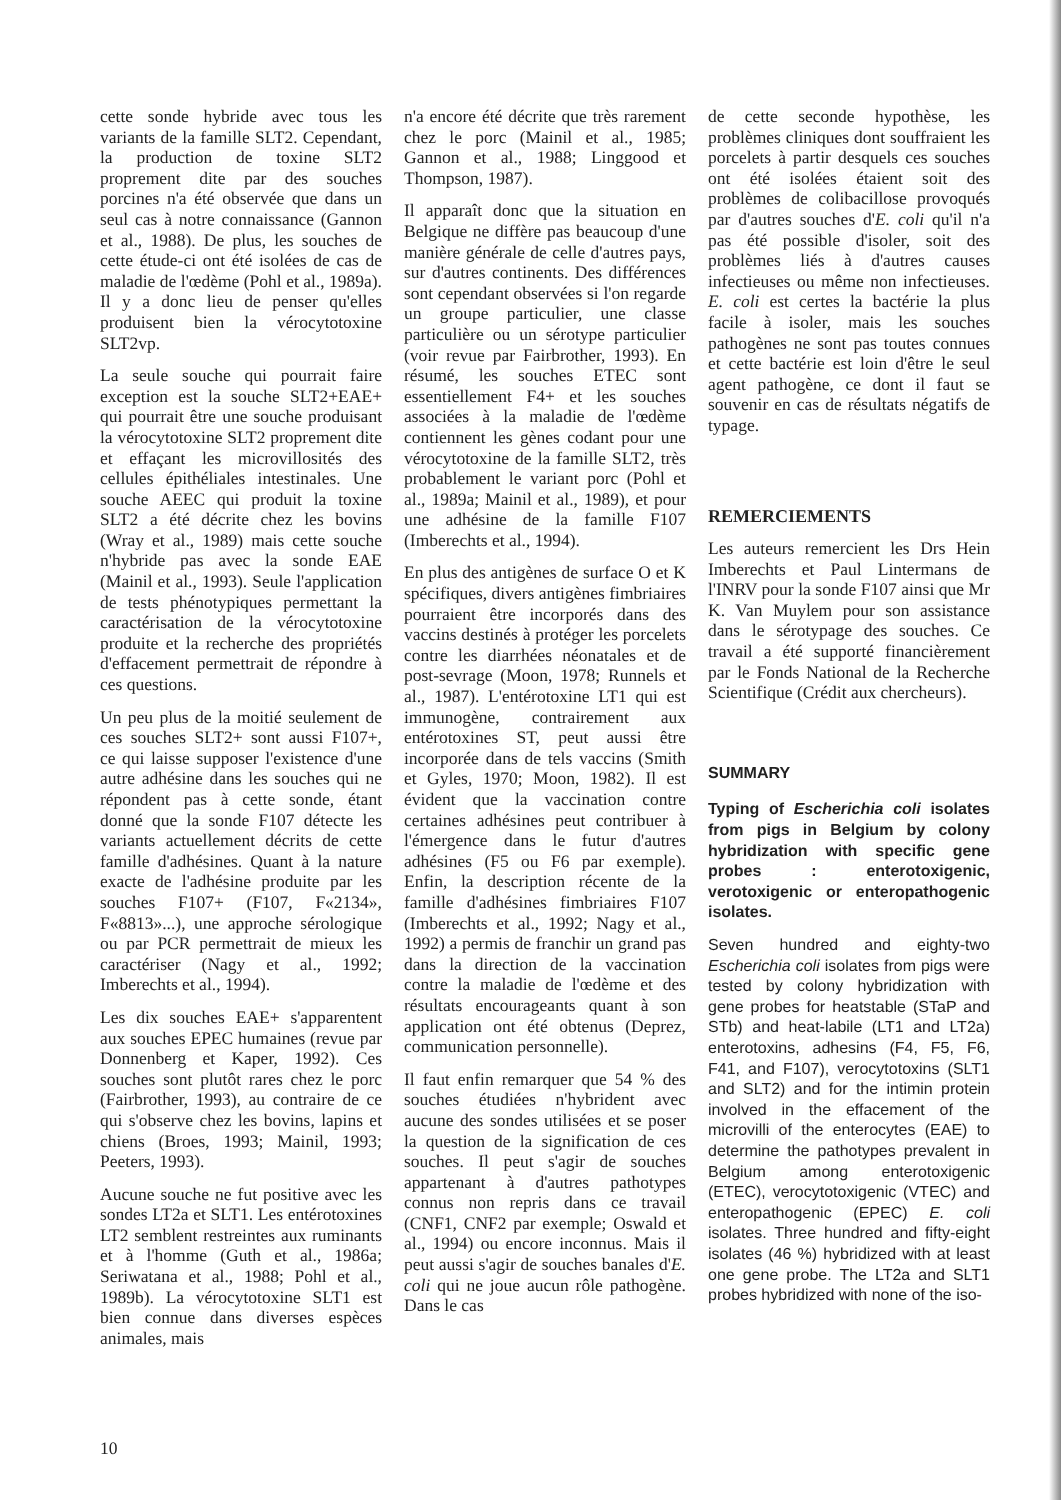cette sonde hybride avec tous les variants de la famille SLT2. Cependant, la production de toxine SLT2 proprement dite par des souches porcines n'a été observée que dans un seul cas à notre connaissance (Gannon et al., 1988). De plus, les souches de cette étude-ci ont été isolées de cas de maladie de l'œdème (Pohl et al., 1989a). Il y a donc lieu de penser qu'elles produisent bien la vérocytotoxine SLT2vp.
La seule souche qui pourrait faire exception est la souche SLT2+EAE+ qui pourrait être une souche produisant la vérocytotoxine SLT2 proprement dite et effaçant les microvillosités des cellules épithéliales intestinales. Une souche AEEC qui produit la toxine SLT2 a été décrite chez les bovins (Wray et al., 1989) mais cette souche n'hybride pas avec la sonde EAE (Mainil et al., 1993). Seule l'application de tests phénotypiques permettant la caractérisation de la vérocytotoxine produite et la recherche des propriétés d'effacement permettrait de répondre à ces questions.
Un peu plus de la moitié seulement de ces souches SLT2+ sont aussi F107+, ce qui laisse supposer l'existence d'une autre adhésine dans les souches qui ne répondent pas à cette sonde, étant donné que la sonde F107 détecte les variants actuellement décrits de cette famille d'adhésines. Quant à la nature exacte de l'adhésine produite par les souches F107+ (F107, F«2134», F«8813»...), une approche sérologique ou par PCR permettrait de mieux les caractériser (Nagy et al., 1992; Imberechts et al., 1994).
Les dix souches EAE+ s'apparentent aux souches EPEC humaines (revue par Donnenberg et Kaper, 1992). Ces souches sont plutôt rares chez le porc (Fairbrother, 1993), au contraire de ce qui s'observe chez les bovins, lapins et chiens (Broes, 1993; Mainil, 1993; Peeters, 1993).
Aucune souche ne fut positive avec les sondes LT2a et SLT1. Les entérotoxines LT2 semblent restreintes aux ruminants et à l'homme (Guth et al., 1986a; Seriwatana et al., 1988; Pohl et al., 1989b). La vérocytotoxine SLT1 est bien connue dans diverses espèces animales, mais
n'a encore été décrite que très rarement chez le porc (Mainil et al., 1985; Gannon et al., 1988; Linggood et Thompson, 1987).
Il apparaît donc que la situation en Belgique ne diffère pas beaucoup d'une manière générale de celle d'autres pays, sur d'autres continents. Des différences sont cependant observées si l'on regarde un groupe particulier, une classe particulière ou un sérotype particulier (voir revue par Fairbrother, 1993). En résumé, les souches ETEC sont essentiellement F4+ et les souches associées à la maladie de l'œdème contiennent les gènes codant pour une vérocytotoxine de la famille SLT2, très probablement le variant porc (Pohl et al., 1989a; Mainil et al., 1989), et pour une adhésine de la famille F107 (Imberechts et al., 1994).
En plus des antigènes de surface O et K spécifiques, divers antigènes fimbriaires pourraient être incorporés dans des vaccins destinés à protéger les porcelets contre les diarrhées néonatales et de post-sevrage (Moon, 1978; Runnels et al., 1987). L'entérotoxine LT1 qui est immunogène, contrairement aux entérotoxines ST, peut aussi être incorporée dans de tels vaccins (Smith et Gyles, 1970; Moon, 1982). Il est évident que la vaccination contre certaines adhésines peut contribuer à l'émergence dans le futur d'autres adhésines (F5 ou F6 par exemple). Enfin, la description récente de la famille d'adhésines fimbriaires F107 (Imberechts et al., 1992; Nagy et al., 1992) a permis de franchir un grand pas dans la direction de la vaccination contre la maladie de l'œdème et des résultats encourageants quant à son application ont été obtenus (Deprez, communication personnelle).
Il faut enfin remarquer que 54 % des souches étudiées n'hybrident avec aucune des sondes utilisées et se poser la question de la signification de ces souches. Il peut s'agir de souches appartenant à d'autres pathotypes connus non repris dans ce travail (CNF1, CNF2 par exemple; Oswald et al., 1994) ou encore inconnus. Mais il peut aussi s'agir de souches banales d'E. coli qui ne joue aucun rôle pathogène. Dans le cas
de cette seconde hypothèse, les problèmes cliniques dont souffraient les porcelets à partir desquels ces souches ont été isolées étaient soit des problèmes de colibacillose provoqués par d'autres souches d'E. coli qu'il n'a pas été possible d'isoler, soit des problèmes liés à d'autres causes infectieuses ou même non infectieuses. E. coli est certes la bactérie la plus facile à isoler, mais les souches pathogènes ne sont pas toutes connues et cette bactérie est loin d'être le seul agent pathogène, ce dont il faut se souvenir en cas de résultats négatifs de typage.
REMERCIEMENTS
Les auteurs remercient les Drs Hein Imberechts et Paul Lintermans de l'INRV pour la sonde F107 ainsi que Mr K. Van Muylem pour son assistance dans le sérotypage des souches. Ce travail a été supporté financièrement par le Fonds National de la Recherche Scientifique (Crédit aux chercheurs).
SUMMARY
Typing of Escherichia coli isolates from pigs in Belgium by colony hybridization with specific gene probes : enterotoxigenic, verotoxigenic or enteropathogenic isolates.
Seven hundred and eighty-two Escherichia coli isolates from pigs were tested by colony hybridization with gene probes for heatstable (STaP and STb) and heat-labile (LT1 and LT2a) enterotoxins, adhesins (F4, F5, F6, F41, and F107), verocytotoxins (SLT1 and SLT2) and for the intimin protein involved in the effacement of the microvilli of the enterocytes (EAE) to determine the pathotypes prevalent in Belgium among enterotoxigenic (ETEC), verocytotoxigenic (VTEC) and enteropathogenic (EPEC) E. coli isolates. Three hundred and fifty-eight isolates (46 %) hybridized with at least one gene probe. The LT2a and SLT1 probes hybridized with none of the iso-
10